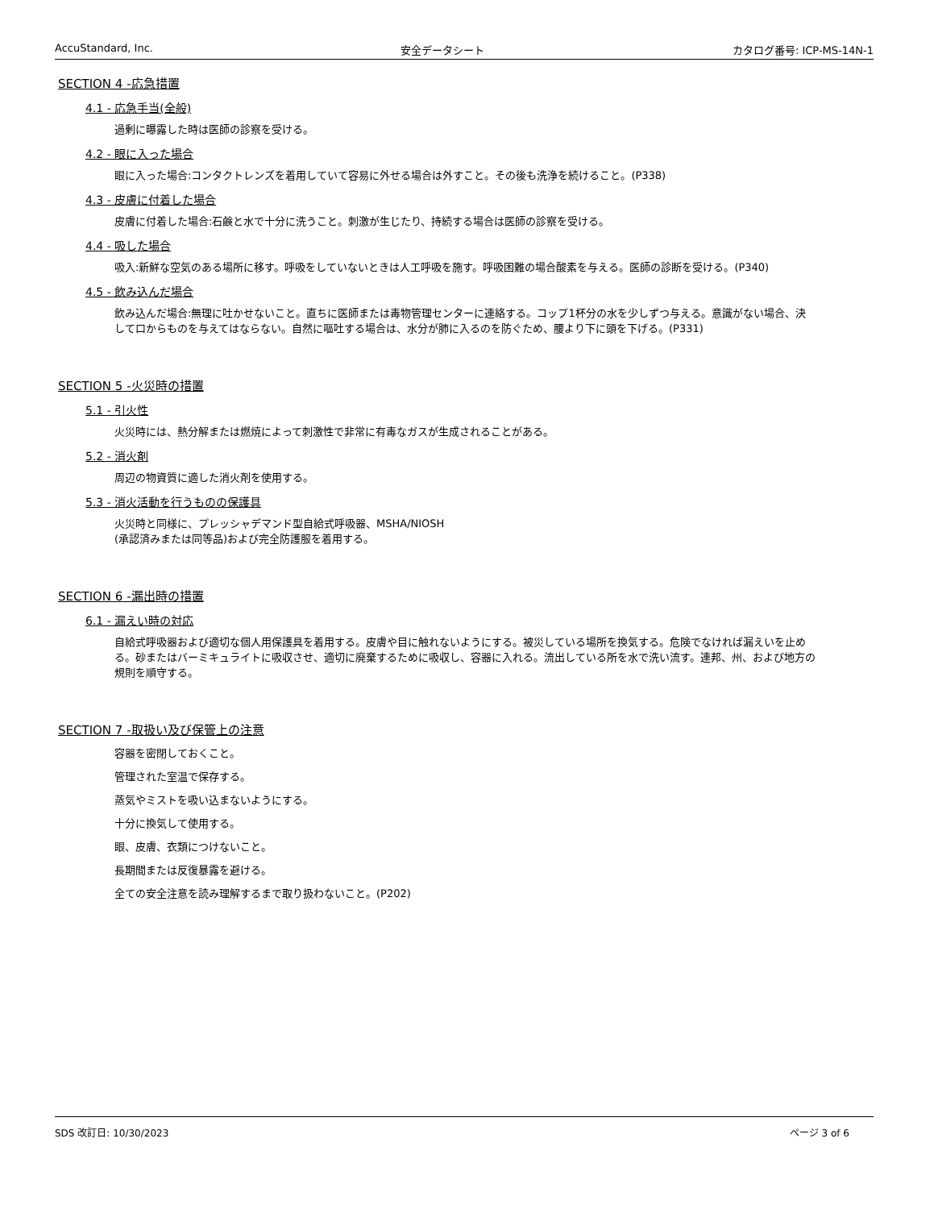AccuStandard, Inc. 安全データシート カタログ番号: ICP-MS-14N-1
SECTION 4 -応急措置
4.1 - 応急手当(全般)
過剰に曝露した時は医師の診察を受ける。
4.2 - 眼に入った場合
眼に入った場合:コンタクトレンズを着用していて容易に外せる場合は外すこと。その後も洗浄を続けること。(P338)
4.3 - 皮膚に付着した場合
皮膚に付着した場合:石鹸と水で十分に洗うこと。刺激が生じたり、持続する場合は医師の診察を受ける。
4.4 - 吸した場合
吸入:新鮮な空気のある場所に移す。呼吸をしていないときは人工呼吸を施す。呼吸困難の場合酸素を与える。医師の診断を受ける。(P340)
4.5 - 飲み込んだ場合
飲み込んだ場合:無理に吐かせないこと。直ちに医師または毒物管理センターに連絡する。コップ1杯分の水を少しずつ与える。意識がない場合、決して口からものを与えてはならない。自然に嘔吐する場合は、水分が肺に入るのを防ぐため、腰より下に頭を下げる。(P331)
SECTION 5 -火災時の措置
5.1 - 引火性
火災時には、熱分解または燃焼によって刺激性で非常に有毒なガスが生成されることがある。
5.2 - 消火剤
周辺の物資質に適した消火剤を使用する。
5.3 - 消火活動を行うものの保護具
火災時と同様に、プレッシャデマンド型自給式呼吸器、MSHA/NIOSH
(承認済みまたは同等品)および完全防護服を着用する。
SECTION 6 -漏出時の措置
6.1 - 漏えい時の対応
自給式呼吸器および適切な個人用保護具を着用する。皮膚や目に触れないようにする。被災している場所を換気する。危険でなければ漏えいを止める。砂またはバーミキュライトに吸収させ、適切に廃棄するために吸収し、容器に入れる。流出している所を水で洗い流す。連邦、州、および地方の規則を順守する。
SECTION 7 -取扱い及び保管上の注意
容器を密閉しておくこと。
管理された室温で保存する。
蒸気やミストを吸い込まないようにする。
十分に換気して使用する。
眼、皮膚、衣類につけないこと。
長期間または反復暴露を避ける。
全ての安全注意を読み理解するまで取り扱わないこと。(P202)
SDS 改訂日: 10/30/2023 ページ 3 of 6